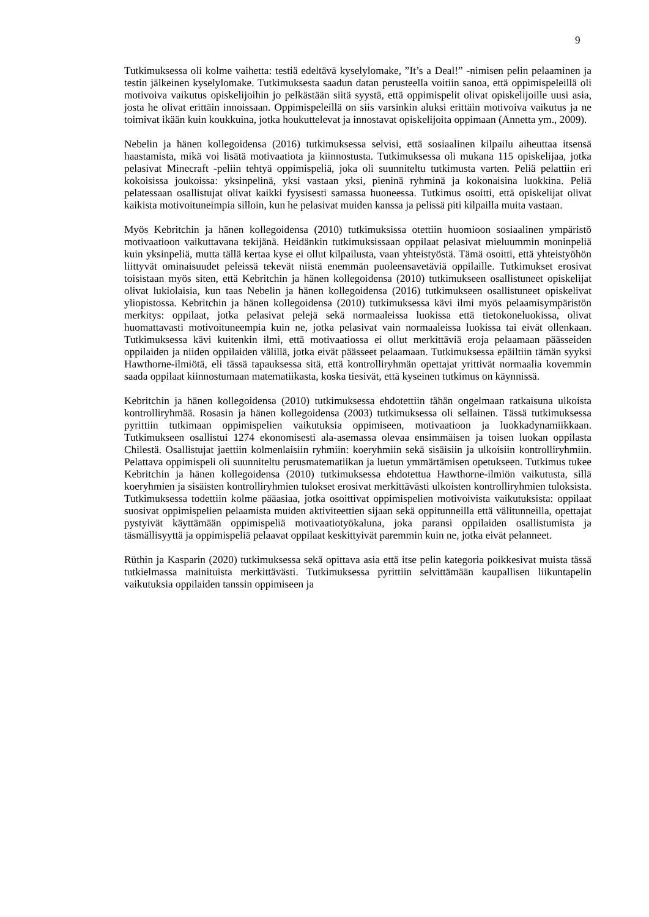9
Tutkimuksessa oli kolme vaihetta: testiä edeltävä kyselylomake, ”It’s a Deal!” -nimisen pelin pelaaminen ja testin jälkeinen kyselylomake. Tutkimuksesta saadun datan perusteella voitiin sanoa, että oppimispeleillä oli motivoiva vaikutus opiskelijoihin jo pelkästään siitä syystä, että oppimispelit olivat opiskelijoille uusi asia, josta he olivat erittäin innoissaan. Oppimispeleillä on siis varsinkin aluksi erittäin motivoiva vaikutus ja ne toimivat ikään kuin koukkuina, jotka houkuttelevat ja innostavat opiskelijoita oppimaan (Annetta ym., 2009).
Nebelin ja hänen kollegoidensa (2016) tutkimuksessa selvisi, että sosiaalinen kilpailu aiheuttaa itsensä haastamista, mikä voi lisätä motivaatiota ja kiinnostusta. Tutkimuksessa oli mukana 115 opiskelijaa, jotka pelasivat Minecraft -peliin tehtyä oppimispeliä, joka oli suunniteltu tutkimusta varten. Peliä pelattiin eri kokoisissa joukoissa: yksinpelinä, yksi vastaan yksi, pieninä ryhminä ja kokonaisina luokkina. Peliä pelatessaan osallistujat olivat kaikki fyysisesti samassa huoneessa. Tutkimus osoitti, että opiskelijat olivat kaikista motivoituneimpia silloin, kun he pelasivat muiden kanssa ja pelissä piti kilpailla muita vastaan.
Myös Kebritchin ja hänen kollegoidensa (2010) tutkimuksissa otettiin huomioon sosiaalinen ympäristö motivaatioon vaikuttavana tekijänä. Heidänkin tutkimuksissaan oppilaat pelasivat mieluummin moninpeliä kuin yksinpeliä, mutta tällä kertaa kyse ei ollut kilpailusta, vaan yhteistyöstä. Tämä osoitti, että yhteistyöhön liittyvät ominaisuudet peleissä tekevät niistä enemmän puoleensavetäviä oppilaille. Tutkimukset erosivat toisistaan myös siten, että Kebritchin ja hänen kollegoidensa (2010) tutkimukseen osallistuneet opiskelijat olivat lukiolaisia, kun taas Nebelin ja hänen kollegoidensa (2016) tutkimukseen osallistuneet opiskelivat yliopistossa. Kebritchin ja hänen kollegoidensa (2010) tutkimuksessa kävi ilmi myös pelaamisympäristön merkitys: oppilaat, jotka pelasivat pelejä sekä normaaleissa luokissa että tietokoneluokissa, olivat huomattavasti motivoituneempia kuin ne, jotka pelasivat vain normaaleissa luokissa tai eivät ollenkaan. Tutkimuksessa kävi kuitenkin ilmi, että motivaatiossa ei ollut merkittäviä eroja pelaamaan päässeiden oppilaiden ja niiden oppilaiden välillä, jotka eivät päässeet pelaamaan. Tutkimuksessa epäiltiin tämän syyksi Hawthorne-ilmiötä, eli tässä tapauksessa sitä, että kontrolliryhmän opettajat yrittivät normaalia kovemmin saada oppilaat kiinnostumaan matematiikasta, koska tiesivät, että kyseinen tutkimus on käynnissä.
Kebritchin ja hänen kollegoidensa (2010) tutkimuksessa ehdotettiin tähän ongelmaan ratkaisuna ulkoista kontrolliryhmää. Rosasin ja hänen kollegoidensa (2003) tutkimuksessa oli sellainen. Tässä tutkimuksessa pyrittiin tutkimaan oppimispelien vaikutuksia oppimiseen, motivaatioon ja luokkadynamiikkaan. Tutkimukseen osallistui 1274 ekonomisesti ala-asemassa olevaa ensimmäisen ja toisen luokan oppilasta Chilestä. Osallistujat jaettiin kolmenlaisiin ryhmiin: koeryhmiin sekä sisäisiin ja ulkoisiin kontrolliryhmiin. Pelattava oppimispeli oli suunniteltu perusmatematiikan ja luetun ymmärtämisen opetukseen. Tutkimus tukee Kebritchin ja hänen kollegoidensa (2010) tutkimuksessa ehdotettua Hawthorne-ilmiön vaikutusta, sillä koeryhmien ja sisäisten kontrolliryhmien tulokset erosivat merkittävästi ulkoisten kontrolliryhmien tuloksista. Tutkimuksessa todettiin kolme pääasiaa, jotka osoittivat oppimispelien motivoivista vaikutuksista: oppilaat suosivat oppimispelien pelaamista muiden aktiviteettien sijaan sekä oppitunneilla että välitunneilla, opettajat pystyivät käyttämään oppimispeliä motivaatiotyökaluna, joka paransi oppilaiden osallistumista ja täsmällisyyttä ja oppimispeliä pelaavat oppilaat keskittyivät paremmin kuin ne, jotka eivät pelanneet.
Rüthin ja Kasparin (2020) tutkimuksessa sekä opittava asia että itse pelin kategoria poikkesivat muista tässä tutkielmassa mainituista merkittävästi. Tutkimuksessa pyrittiin selvittämään kaupallisen liikuntapelin vaikutuksia oppilaiden tanssin oppimiseen ja